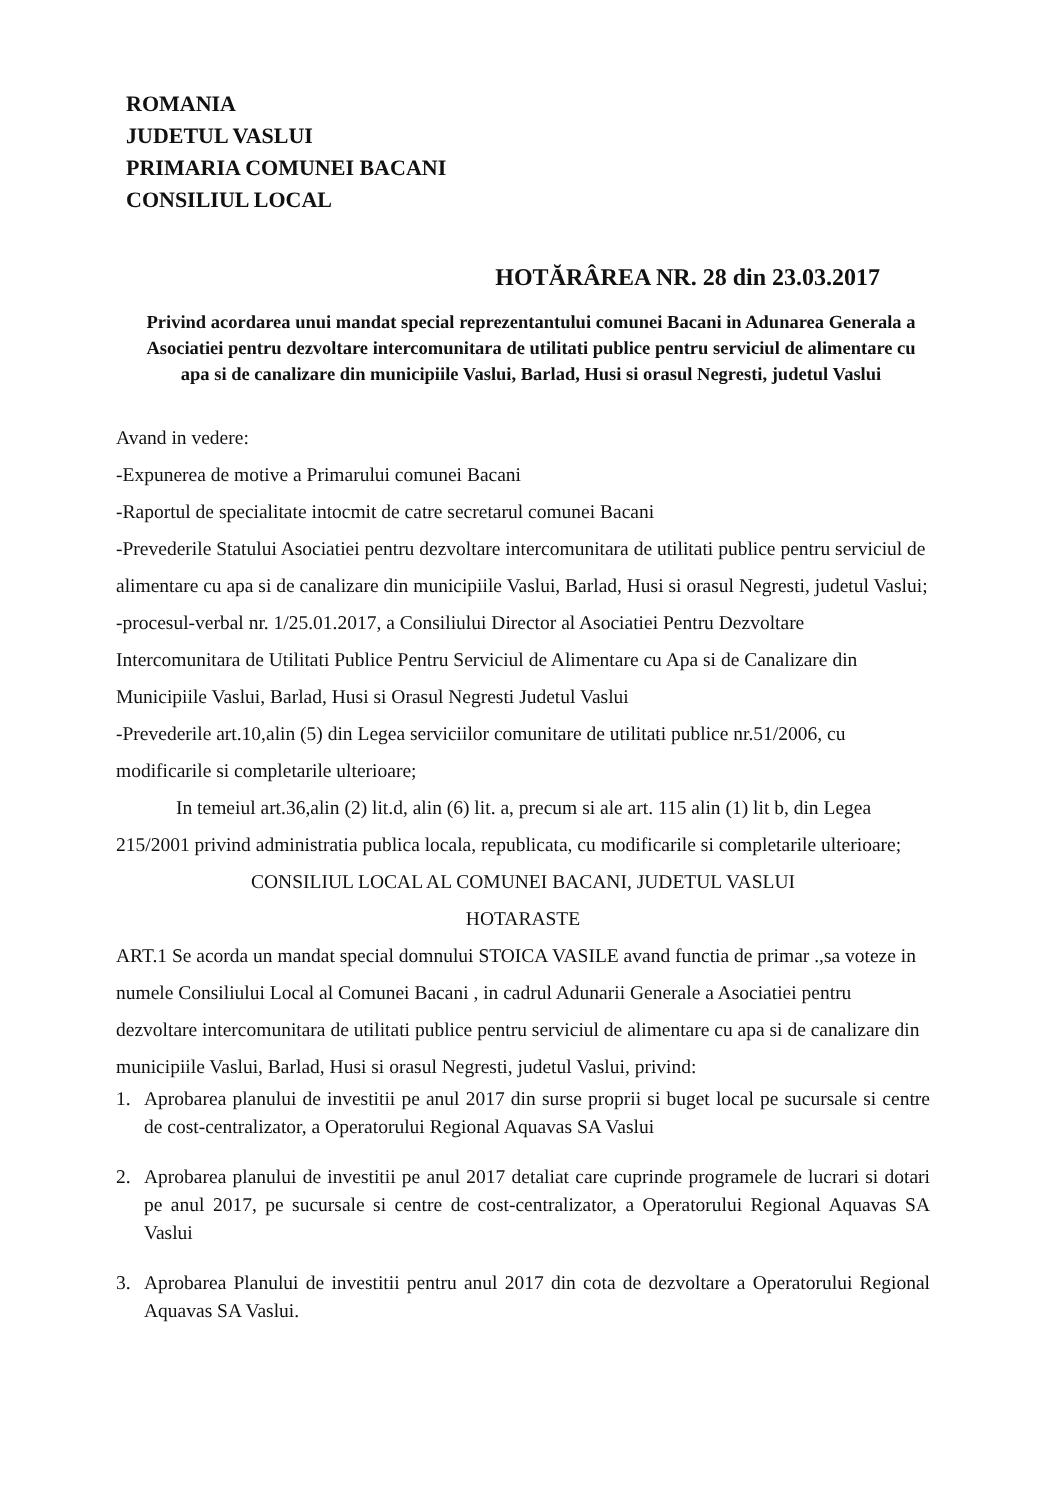ROMANIA
JUDETUL VASLUI
PRIMARIA COMUNEI BACANI
CONSILIUL LOCAL
HOTĂRÂREA NR. 28 din 23.03.2017
Privind acordarea unui mandat special reprezentantului comunei Bacani in Adunarea Generala a Asociatiei pentru dezvoltare intercomunitara de utilitati publice pentru serviciul de alimentare cu apa si de canalizare din municipiile Vaslui, Barlad, Husi si orasul Negresti, judetul Vaslui
Avand in vedere:
-Expunerea de motive a Primarului comunei Bacani
-Raportul de specialitate intocmit de catre secretarul comunei Bacani
-Prevederile Statului Asociatiei pentru dezvoltare intercomunitara de utilitati publice pentru serviciul de alimentare cu apa si de canalizare din municipiile Vaslui, Barlad, Husi si orasul Negresti, judetul Vaslui;
-procesul-verbal nr. 1/25.01.2017, a Consiliului Director al Asociatiei Pentru Dezvoltare Intercomunitara de Utilitati Publice Pentru Serviciul de Alimentare cu Apa si de Canalizare din Municipiile Vaslui, Barlad, Husi si Orasul Negresti Judetul Vaslui
-Prevederile art.10,alin (5) din Legea serviciilor comunitare de utilitati publice nr.51/2006, cu modificarile si completarile ulterioare;
In temeiul art.36,alin (2) lit.d, alin (6) lit. a, precum si ale art. 115 alin (1) lit b, din Legea 215/2001 privind administratia publica locala, republicata, cu modificarile si completarile ulterioare;
CONSILIUL LOCAL AL COMUNEI BACANI, JUDETUL VASLUI
HOTARASTE
ART.1 Se acorda un mandat special domnului STOICA VASILE avand functia de primar .,sa voteze in numele Consiliului Local al Comunei Bacani , in cadrul Adunarii Generale a Asociatiei pentru dezvoltare intercomunitara de utilitati publice pentru serviciul de alimentare cu apa si de canalizare din municipiile Vaslui, Barlad, Husi si orasul Negresti, judetul Vaslui, privind:
1. Aprobarea planului de investitii pe anul 2017 din surse proprii si buget local pe sucursale si centre de cost-centralizator, a Operatorului Regional Aquavas SA Vaslui
2. Aprobarea planului de investitii pe anul 2017 detaliat care cuprinde programele de lucrari si dotari pe anul 2017, pe sucursale si centre de cost-centralizator, a Operatorului Regional Aquavas SA Vaslui
3. Aprobarea Planului de investitii pentru anul 2017 din cota de dezvoltare a Operatorului Regional Aquavas SA Vaslui.